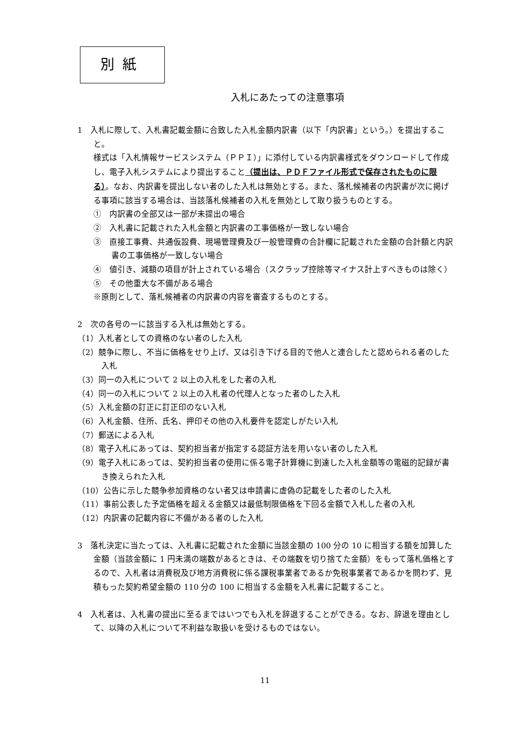別紙
入札にあたっての注意事項
1　入札に際して、入札書記載金額に合致した入札金額内訳書（以下「内訳書」という。）を提出すること。
様式は「入札情報サービスシステム（ＰＰＩ）」に添付している内訳書様式をダウンロードして作成し、電子入札システムにより提出すること（提出は、ＰＤＦファイル形式で保存されたものに限る）。なお、内訳書を提出しない者のした入札は無効とする。また、落札候補者の内訳書が次に掲げる事項に該当する場合は、当該落札候補者の入札を無効として取り扱うものとする。
①　内訳書の全部又は一部が未提出の場合
②　入札書に記載された入札金額と内訳書の工事価格が一致しない場合
③　直接工事費、共通仮設費、現場管理費及び一般管理費の合計欄に記載された金額の合計額と内訳書の工事価格が一致しない場合
④　値引き、減額の項目が計上されている場合（スクラップ控除等マイナス計上すべきものは除く）
⑤　その他重大な不備がある場合
※原則として、落札候補者の内訳書の内容を審査するものとする。
2　次の各号の一に該当する入札は無効とする。
（1）入札者としての資格のない者のした入札
（2）競争に際し、不当に価格をせり上げ、又は引き下げる目的で他人と連合したと認められる者のした入札
（3）同一の入札について 2 以上の入札をした者の入札
（4）同一の入札について 2 以上の入札者の代理人となった者のした入札
（5）入札金額の訂正に訂正印のない入札
（6）入札金額、住所、氏名、押印その他の入札要件を認定しがたい入札
（7）郵送による入札
（8）電子入札にあっては、契約担当者が指定する認証方法を用いない者のした入札
（9）電子入札にあっては、契約担当者の使用に係る電子計算機に到達した入札金額等の電磁的記録が書き換えられた入札
（10）公告に示した競争参加資格のない者又は申請書に虚偽の記載をした者のした入札
（11）事前公表した予定価格を超える金額又は最低制限価格を下回る金額で入札した者の入札
（12）内訳書の記載内容に不備がある者のした入札
3　落札決定に当たっては、入札書に記載された金額に当該金額の 100 分の 10 に相当する額を加算した金額（当該金額に 1 円未満の端数があるときは、その端数を切り捨てた金額）をもって落札価格とするので、入札者は消費税及び地方消費税に係る課税事業者であるか免税事業者であるかを問わず、見積もった契約希望金額の 110 分の 100 に相当する金額を入札書に記載すること。
4　入札者は、入札書の提出に至るまではいつでも入札を辞退することができる。なお、辞退を理由として、以降の入札について不利益な取扱いを受けるものではない。
11